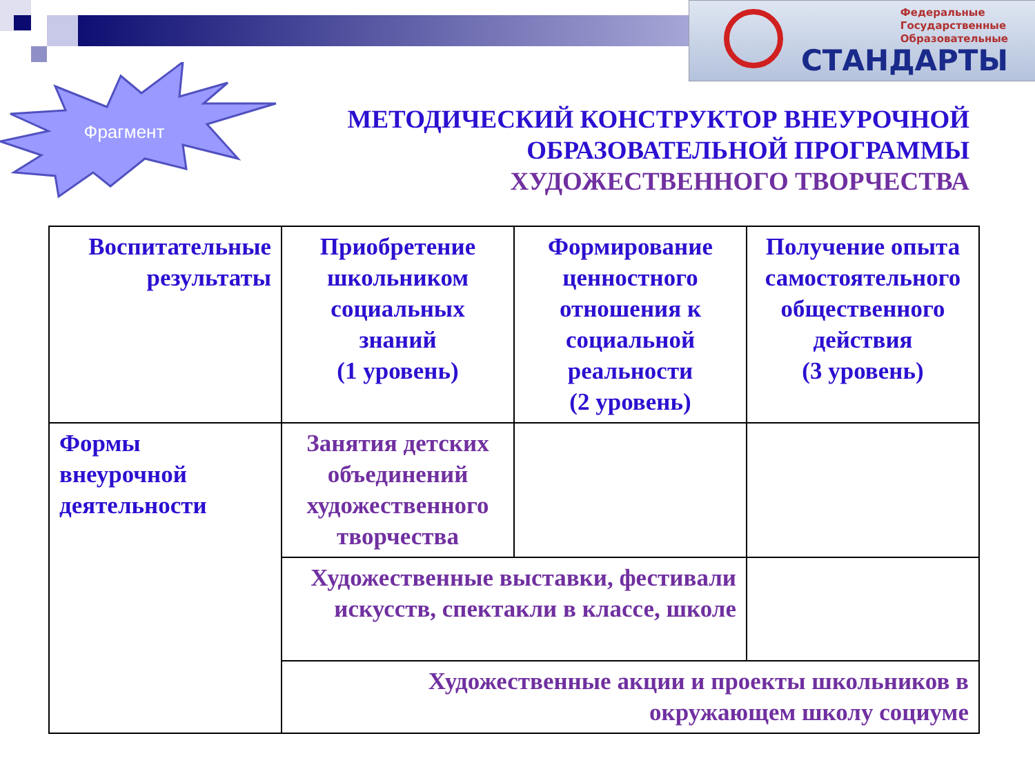Федеральные
Государственные
Образовательные
СТАНДАРТЫ
Фрагмент
МЕТОДИЧЕСКИЙ КОНСТРУКТОР ВНЕУРОЧНОЙ
ОБРАЗОВАТЕЛЬНОЙ ПРОГРАММЫ
ХУДОЖЕСТВЕННОГО ТВОРЧЕСТВА
| Воспитательные результаты | Приобретение школьником социальных знаний (1 уровень) | Формирование ценностного отношения к социальной реальности (2 уровень) | Получение опыта самостоятельного общественного действия (3 уровень) |
| Формы внеурочной деятельности | Занятия детских объединений художественного творчества | | |
| | Художественные выставки, фестивали искусств, спектакли в классе, школе | | |
| | Художественные акции и проекты школьников в окружающем школу социуме | | |